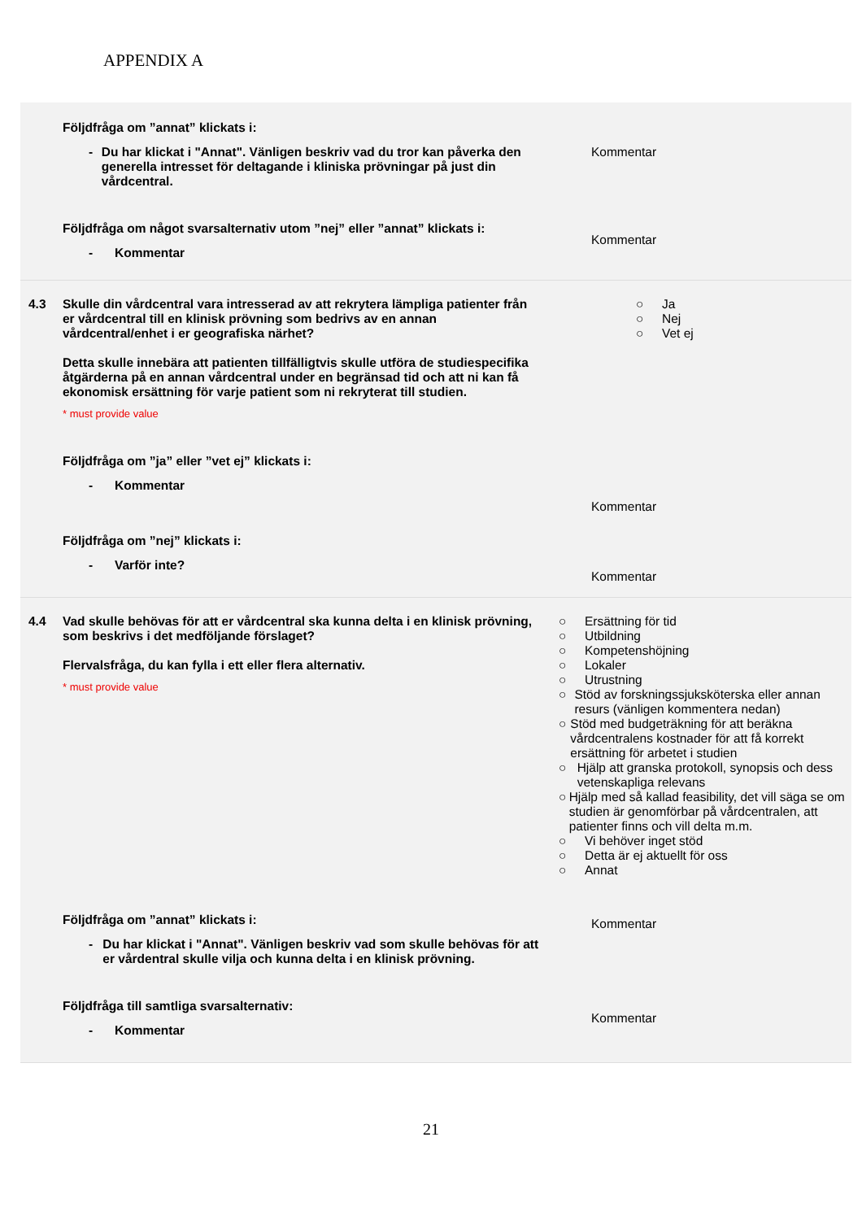APPENDIX A
| | Följdfråga om ”annat” klickats i: - Du har klickat i "Annat". Vänligen beskriv vad du tror kan påverka den generella intresset för deltagande i kliniska prövningar på just din vårdcentral. Följdfråga om något svarsalternativ utom ”nej” eller ”annat” klickats i: - Kommentar | Kommentar Kommentar |
| 4.3 | Skulle din vårdcentral vara intresserad av att rekrytera lämpliga patienter från er vårdcentral till en klinisk prövning som bedrivs av en annan vårdcentral/enhet i er geografiska närhet? Detta skulle innebära att patienten tillfälligtvis skulle utföra de studiespecifika åtgärderna på en annan vårdcentral under en begränsad tid och att ni kan få ekonomisk ersättning för varje patient som ni rekryterat till studien. * must provide value Följdfråga om ”ja” eller ”vet ej” klickats i: - Kommentar Följdfråga om ”nej” klickats i: - Varför inte? | ○ Ja ○ Nej ○ Vet ej Kommentar Kommentar |
| 4.4 | Vad skulle behövas för att er vårdcentral ska kunna delta i en klinisk prövning, som beskrivs i det medföljande förslaget? Flervalsfråga, du kan fylla i ett eller flera alternativ. * must provide value Följdfråga om ”annat” klickats i: - Du har klickat i "Annat". Vänligen beskriv vad som skulle behövas för att er vårdentral skulle vilja och kunna delta i en klinisk prövning. Följdfråga till samtliga svarsalternativ: - Kommentar | ○ Ersättning för tid ○ Utbildning ○ Kompetenshöjning ○ Lokaler ○ Utrustning ○ Stöd av forskningssjuksköterska eller annan resurs (vänligen kommentera nedan) ○ Stöd med budgeträkning för att beräkna vårdcentralens kostnader för att få korrekt ersättning för arbetet i studien ○ Hjälp att granska protokoll, synopsis och dess vetenskapliga relevans ○ Hjälp med så kallad feasibility, det vill säga se om studien är genomförbar på vårdcentralen, att patienter finns och vill delta m.m. ○ Vi behöver inget stöd ○ Detta är ej aktuellt för oss ○ Annat Kommentar Kommentar |
21